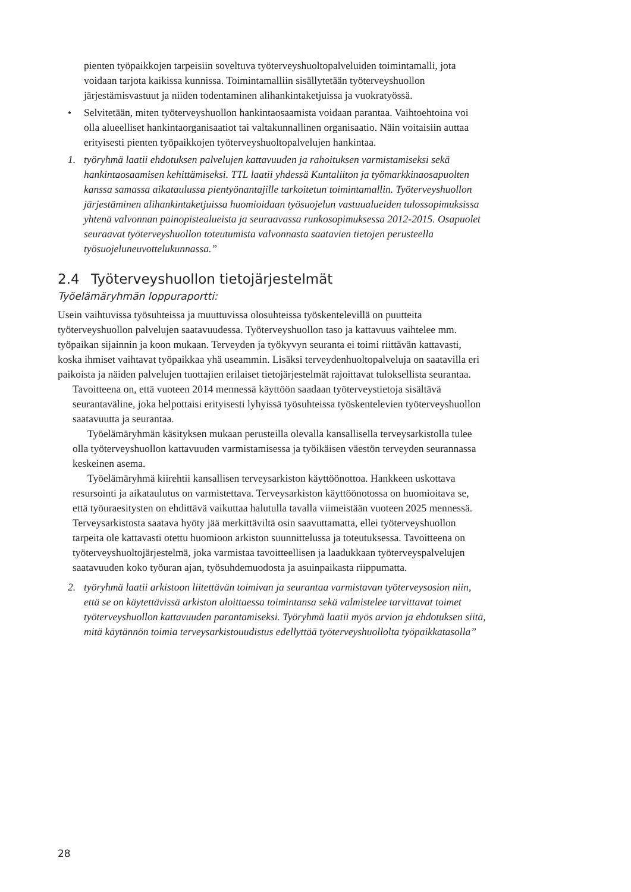pienten työpaikkojen tarpeisiin soveltuva työterveyshuoltopalveluiden toimintamalli, jota voidaan tarjota kaikissa kunnissa. Toimintamalliin sisällytetään työterveyshuollon järjestämisvastuut ja niiden todentaminen alihankintaketjuissa ja vuokratyössä.
• Selvitetään, miten työterveyshuollon hankintaosaamista voidaan parantaa. Vaihtoehtoina voi olla alueelliset hankintaorganisaatiot tai valtakunnallinen organisaatio. Näin voitaisiin auttaa erityisesti pienten työpaikkojen työterveyshuoltopalvelujen hankintaa.
1. työryhmä laatii ehdotuksen palvelujen kattavuuden ja rahoituksen varmistamiseksi sekä hankintaosaamisen kehittämiseksi. TTL laatii yhdessä Kuntaliiton ja työmarkkinaosapuolten kanssa samassa aikataulussa pientyönantajille tarkoitetun toimintamallin. Työterveyshuollon järjestäminen alihankintaketjuissa huomioidaan työsuojelun vastuualueiden tulossopimuksissa yhtenä valvonnan painopistealueista ja seuraavassa runkosopimuksessa 2012-2015. Osapuolet seuraavat työterveyshuollon toteutumista valvonnasta saatavien tietojen perusteella työsuojeluneuvottelukunnassa.”
2.4 Työterveyshuollon tietojärjestelmät
Työelämäryhmän loppuraportti:
Usein vaihtuvissa työsuhteissa ja muuttuvissa olosuhteissa työskentelevillä on puutteita työterveyshuollon palvelujen saatavuudessa. Työterveyshuollon taso ja kattavuus vaihtelee mm. työpaikan sijainnin ja koon mukaan. Terveyden ja työkyvyn seuranta ei toimi riittävän kattavasti, koska ihmiset vaihtavat työpaikkaa yhä useammin. Lisäksi terveydenhuoltopalveluja on saatavilla eri paikoista ja näiden palvelujen tuottajien erilaiset tietojärjestelmät rajoittavat tuloksellista seurantaa.
Tavoitteena on, että vuoteen 2014 mennessä käyttöön saadaan työterveystietoja sisältävä seurantaväline, joka helpottaisi erityisesti lyhyissä työsuhteissa työskentelevien työterveyshuollon saatavuutta ja seurantaa.
Työelämäryhmän käsityksen mukaan perusteilla olevalla kansallisella terveysarkistolla tulee olla työterveyshuollon kattavuuden varmistamisessa ja työikäisen väestön terveyden seurannassa keskeinen asema.
Työelämäryhmä kiirehtii kansallisen terveysarkiston käyttöönottoa. Hankkeen uskottava resursointi ja aikataulutus on varmistettava. Terveysarkiston käyttöönotossa on huomioitava se, että työuraesitysten on ehdittävä vaikuttaa halutulla tavalla viimeistään vuoteen 2025 mennessä. Terveysarkistosta saatava hyöty jää merkittäviltä osin saavuttamatta, ellei työterveyshuollon tarpeita ole kattavasti otettu huomioon arkiston suunnittelussa ja toteutuksessa. Tavoitteena on työterveyshuoltojärjestelmä, joka varmistaa tavoitteellisen ja laadukkaan työterveyspalvelujen saatavuuden koko työuran ajan, työsuhdemuodosta ja asuinpaikasta riippumatta.
2. työryhmä laatii arkistoon liitettävän toimivan ja seurantaa varmistavan työterveysosion niin, että se on käytettävissä arkiston aloittaessa toimintansa sekä valmistelee tarvittavat toimet työterveyshuollon kattavuuden parantamiseksi. Työryhmä laatii myös arvion ja ehdotuksen siitä, mitä käytännön toimia terveysarkistouudistus edellyttää työterveyshuollolta työpaikkatasolla”
28